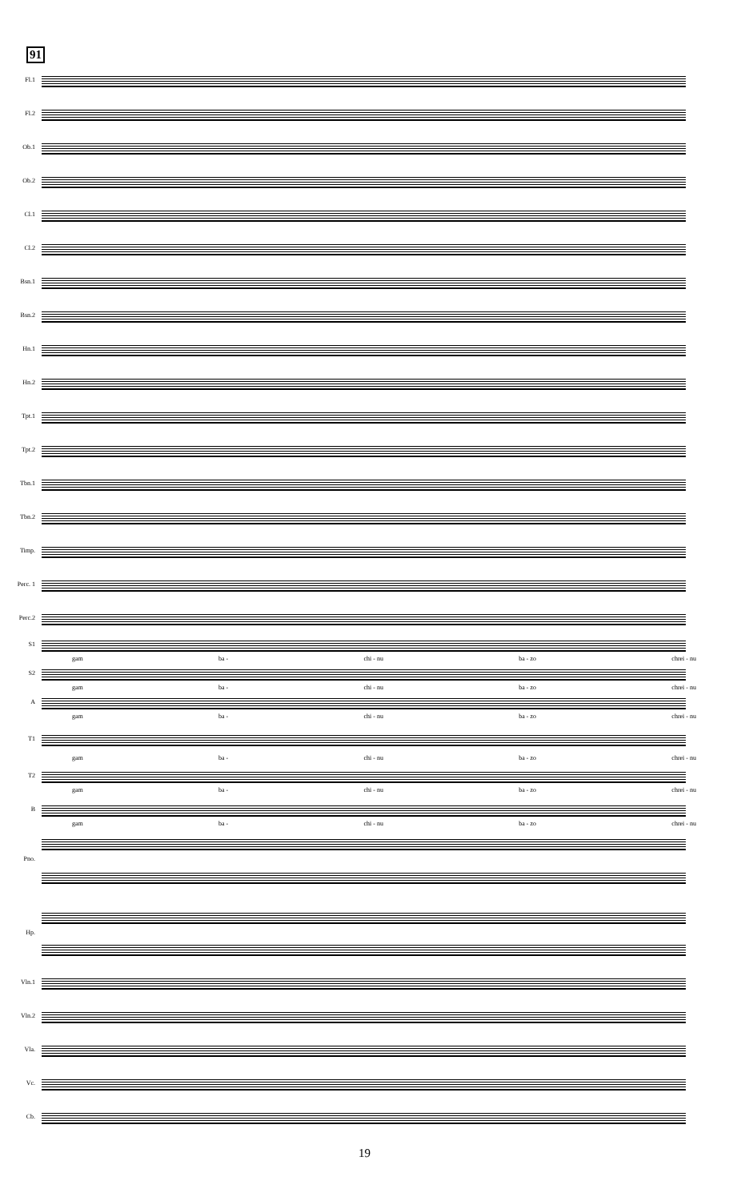91
Fl.1
Fl.2
Ob.1
Ob.2
Cl.1
Cl.2
Bsn.1
Bsn.2
Hn.1
Hn.2
Tpt.1
Tpt.2
Tbn.1
Tbn.2
Timp.
Perc. 1
Perc.2
S1
gam ba - chi - nu ba - zo chrei - nu
S2
gam ba - chi - nu ba - zo chrei - nu
A
gam ba - chi - nu ba - zo chrei - nu
T1
gam ba - chi - nu ba - zo chrei - nu
T2
gam ba - chi - nu ba - zo chrei - nu
B
gam ba - chi - nu ba - zo chrei - nu
Pno.
Hp.
Vln.1
Vln.2
Vla.
Vc.
Cb.
19